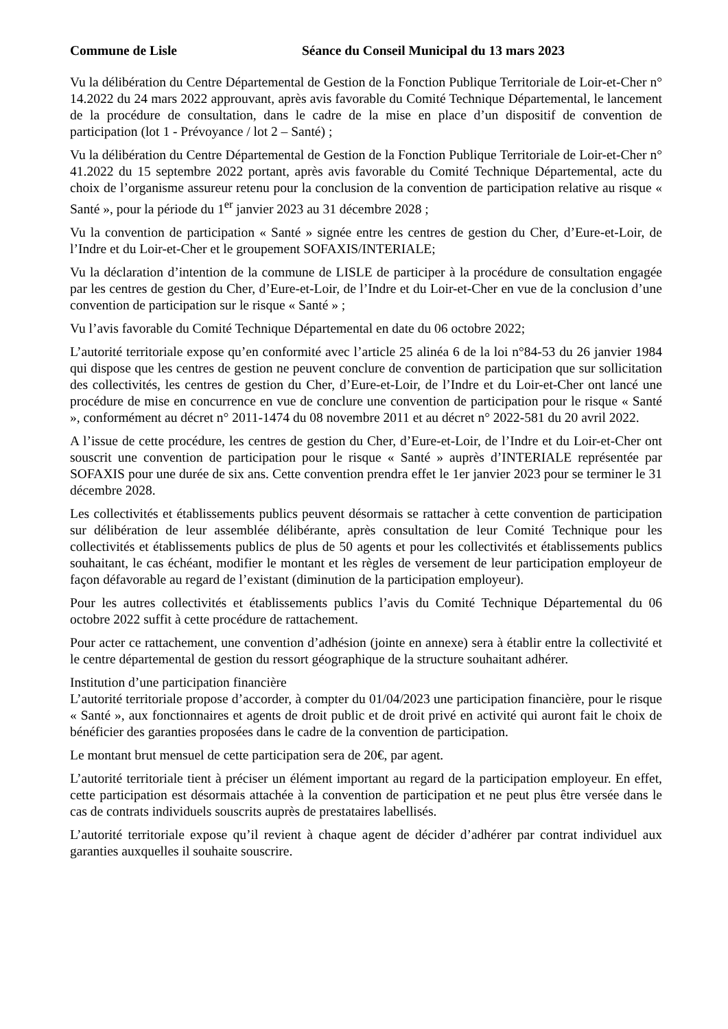Commune de Lisle Séance du Conseil Municipal du 13 mars 2023
Vu la délibération du Centre Départemental de Gestion de la Fonction Publique Territoriale de Loir-et-Cher n° 14.2022 du 24 mars 2022 approuvant, après avis favorable du Comité Technique Départemental, le lancement de la procédure de consultation, dans le cadre de la mise en place d’un dispositif de convention de participation (lot 1 - Prévoyance / lot 2 – Santé) ;
Vu la délibération du Centre Départemental de Gestion de la Fonction Publique Territoriale de Loir-et-Cher n° 41.2022 du 15 septembre 2022 portant, après avis favorable du Comité Technique Départemental, acte du choix de l’organisme assureur retenu pour la conclusion de la convention de participation relative au risque « Santé », pour la période du 1<sup>er</sup> janvier 2023 au 31 décembre 2028 ;
Vu la convention de participation « Santé » signée entre les centres de gestion du Cher, d’Eure-et-Loir, de l’Indre et du Loir-et-Cher et le groupement SOFAXIS/INTERIALE;
Vu la déclaration d’intention de la commune de LISLE de participer à la procédure de consultation engagée par les centres de gestion du Cher, d’Eure-et-Loir, de l’Indre et du Loir-et-Cher en vue de la conclusion d’une convention de participation sur le risque « Santé » ;
Vu l’avis favorable du Comité Technique Départemental en date du 06 octobre 2022;
L’autorité territoriale expose qu’en conformité avec l’article 25 alinéa 6 de la loi n°84-53 du 26 janvier 1984 qui dispose que les centres de gestion ne peuvent conclure de convention de participation que sur sollicitation des collectivités, les centres de gestion du Cher, d’Eure-et-Loir, de l’Indre et du Loir-et-Cher ont lancé une procédure de mise en concurrence en vue de conclure une convention de participation pour le risque « Santé », conformément au décret n° 2011-1474 du 08 novembre 2011 et au décret n° 2022-581 du 20 avril 2022.
A l’issue de cette procédure, les centres de gestion du Cher, d’Eure-et-Loir, de l’Indre et du Loir-et-Cher ont souscrit une convention de participation pour le risque « Santé » auprès d’INTERIALE représentée par SOFAXIS pour une durée de six ans. Cette convention prendra effet le 1er janvier 2023 pour se terminer le 31 décembre 2028.
Les collectivités et établissements publics peuvent désormais se rattacher à cette convention de participation sur délibération de leur assemblée délibérante, après consultation de leur Comité Technique pour les collectivités et établissements publics de plus de 50 agents et pour les collectivités et établissements publics souhaitant, le cas échéant, modifier le montant et les règles de versement de leur participation employeur de façon défavorable au regard de l’existant (diminution de la participation employeur).
Pour les autres collectivités et établissements publics l’avis du Comité Technique Départemental du 06 octobre 2022 suffit à cette procédure de rattachement.
Pour acter ce rattachement, une convention d’adhésion (jointe en annexe) sera à établir entre la collectivité et le centre départemental de gestion du ressort géographique de la structure souhaitant adhérer.
Institution d’une participation financière
L’autorité territoriale propose d’accorder, à compter du 01/04/2023 une participation financière, pour le risque « Santé », aux fonctionnaires et agents de droit public et de droit privé en activité qui auront fait le choix de bénéficier des garanties proposées dans le cadre de la convention de participation.
Le montant brut mensuel de cette participation sera de 20€, par agent.
L’autorité territoriale tient à préciser un élément important au regard de la participation employeur. En effet, cette participation est désormais attachée à la convention de participation et ne peut plus être versée dans le cas de contrats individuels souscrits auprès de prestataires labellisés.
L’autorité territoriale expose qu’il revient à chaque agent de décider d’adhérer par contrat individuel aux garanties auxquelles il souhaite souscrire.